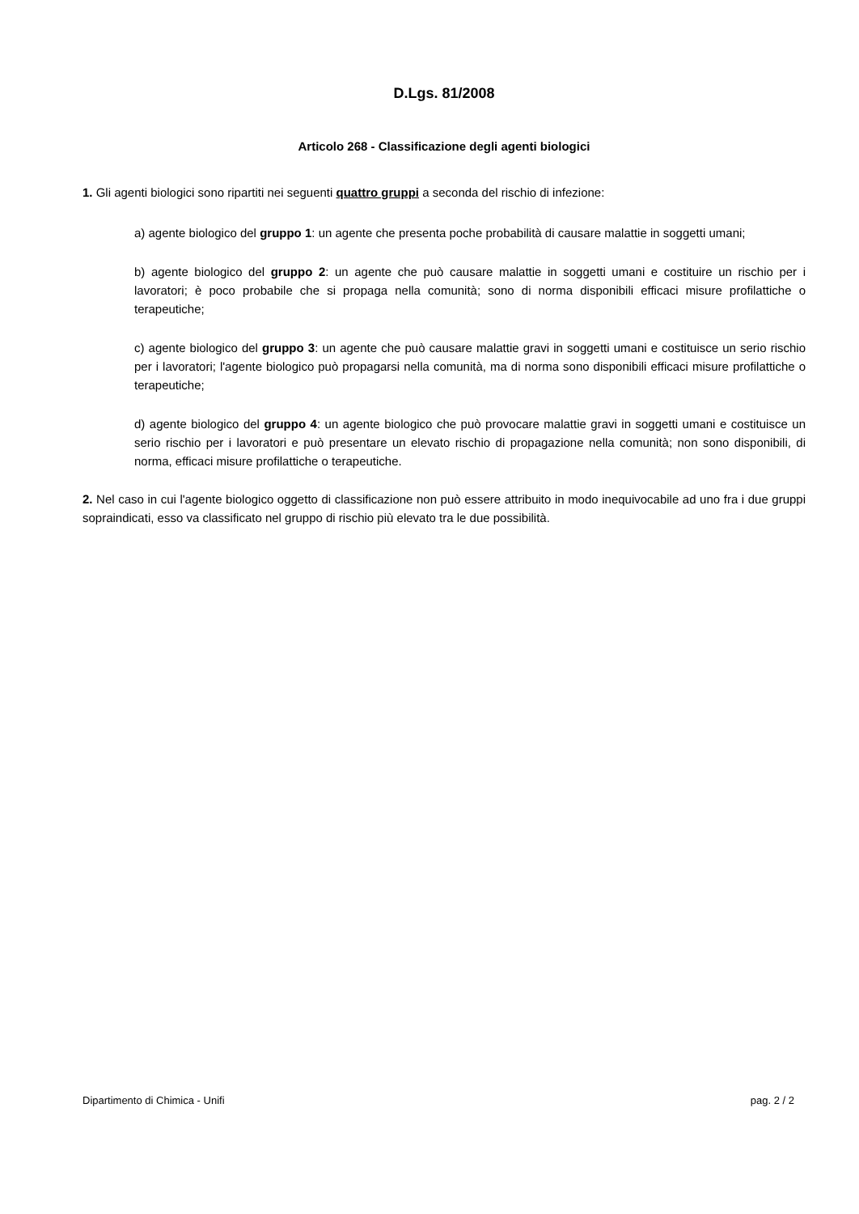D.Lgs. 81/2008
Articolo 268 - Classificazione degli agenti biologici
1. Gli agenti biologici sono ripartiti nei seguenti quattro gruppi a seconda del rischio di infezione:
a) agente biologico del gruppo 1: un agente che presenta poche probabilità di causare malattie in soggetti umani;
b) agente biologico del gruppo 2: un agente che può causare malattie in soggetti umani e costituire un rischio per i lavoratori; è poco probabile che si propaga nella comunità; sono di norma disponibili efficaci misure profilattiche o terapeutiche;
c) agente biologico del gruppo 3: un agente che può causare malattie gravi in soggetti umani e costituisce un serio rischio per i lavoratori; l'agente biologico può propagarsi nella comunità, ma di norma sono disponibili efficaci misure profilattiche o terapeutiche;
d) agente biologico del gruppo 4: un agente biologico che può provocare malattie gravi in soggetti umani e costituisce un serio rischio per i lavoratori e può presentare un elevato rischio di propagazione nella comunità; non sono disponibili, di norma, efficaci misure profilattiche o terapeutiche.
2. Nel caso in cui l'agente biologico oggetto di classificazione non può essere attribuito in modo inequivocabile ad uno fra i due gruppi sopraindicati, esso va classificato nel gruppo di rischio più elevato tra le due possibilità.
Dipartimento di Chimica - Unifi pag. 2 / 2